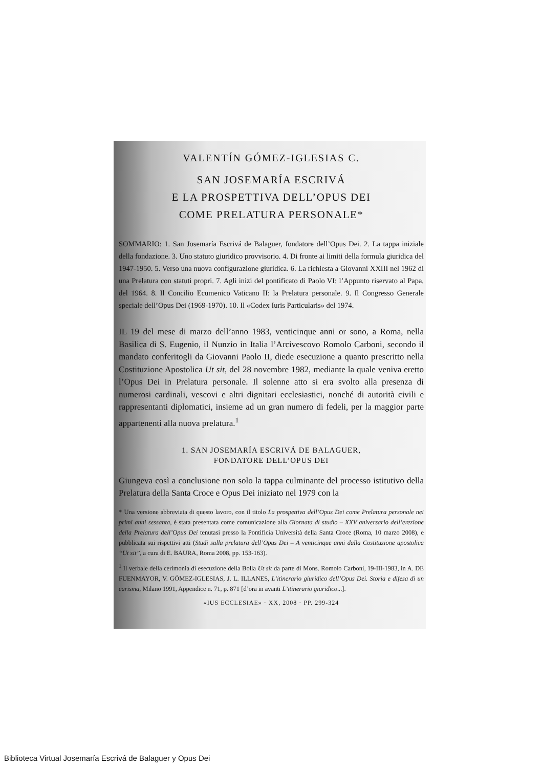VALENTÍN GÓMEZ-IGLESIAS C.
SAN JOSEMARÍA ESCRIVÁ
E LA PROSPETTIVA DELL’OPUS DEI
COME PRELATURA PERSONALE*
SOMMARIO: 1. San Josemaría Escrivá de Balaguer, fondatore dell’Opus Dei. 2. La tappa iniziale della fondazione. 3. Uno statuto giuridico provvisorio. 4. Di fronte ai limiti della formula giuridica del 1947-1950. 5. Verso una nuova configurazione giuridica. 6. La richiesta a Giovanni XXIII nel 1962 di una Prelatura con statuti propri. 7. Agli inizi del pontificato di Paolo VI: l’Appunto riservato al Papa, del 1964. 8. Il Concilio Ecumenico Vaticano II: la Prelatura personale. 9. Il Congresso Generale speciale dell’Opus Dei (1969-1970). 10. Il «Codex Iuris Particularis» del 1974.
IL 19 del mese di marzo dell’anno 1983, venticinque anni or sono, a Roma, nella Basilica di S. Eugenio, il Nunzio in Italia l’Arcivescovo Romolo Carboni, secondo il mandato conferitogli da Giovanni Paolo II, diede esecuzione a quanto prescritto nella Costituzione Apostolica Ut sit, del 28 novembre 1982, mediante la quale veniva eretto l’Opus Dei in Prelatura personale. Il solenne atto si era svolto alla presenza di numerosi cardinali, vescovi e altri dignitari ecclesiastici, nonché di autorità civili e rappresentanti diplomatici, insieme ad un gran numero di fedeli, per la maggior parte appartenenti alla nuova prelatura.<sup>1</sup>
1. SAN JOSEMARÍA ESCRIVÁ DE BALAGUER,
FONDATORE DELL’OPUS DEI
Giungeva così a conclusione non solo la tappa culminante del processo istitutivo della Prelatura della Santa Croce e Opus Dei iniziato nel 1979 con la
* Una versione abbreviata di questo lavoro, con il titolo La prospettiva dell’Opus Dei come Prelatura personale nei primi anni sessanta, è stata presentata come comunicazione alla Giornata di studio – XXV aniversario dell’erezione della Prelatura dell’Opus Dei tenutasi presso la Pontificia Università della Santa Croce (Roma, 10 marzo 2008), e pubblicata sui rispettivi atti (Studi sulla prelatura dell’Opus Dei – A venticinque anni dalla Costituzione apostolica “Ut sit”, a cura di E. BAURA, Roma 2008, pp. 153-163).
<sup>1</sup> Il verbale della cerimonia di esecuzione della Bolla Ut sit da parte di Mons. Romolo Carboni, 19-III-1983, in A. DE FUENMAYOR, V. GÓMEZ-IGLESIAS, J. L. ILLANES, L’itinerario giuridico dell’Opus Dei. Storia e difesa di un carisma, Milano 1991, Appendice n. 71, p. 871 [d’ora in avanti L’itinerario giuridico...].
«IUS ECCLESIAE» · XX, 2008 · PP. 299-324
Biblioteca Virtual Josemaría Escrivá de Balaguer y Opus Dei